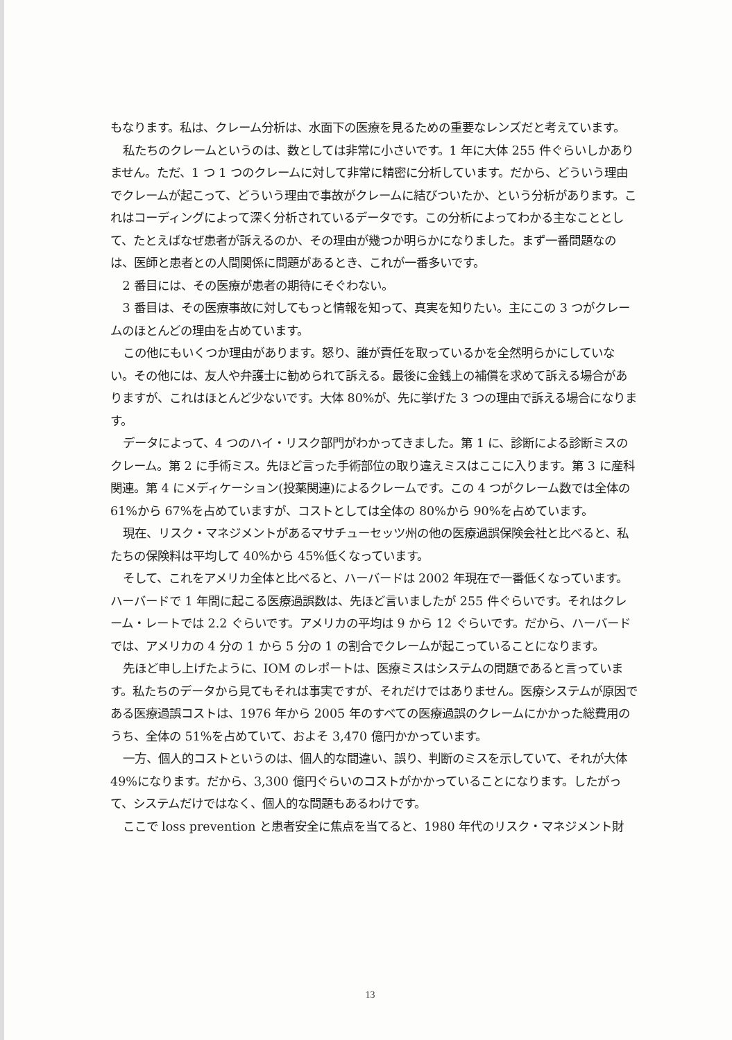もなります。私は、クレーム分析は、水面下の医療を見るための重要なレンズだと考えています。
私たちのクレームというのは、数としては非常に小さいです。1 年に大体 255 件ぐらいしかありません。ただ、1 つ 1 つのクレームに対して非常に精密に分析しています。だから、どういう理由でクレームが起こって、どういう理由で事故がクレームに結びついたか、という分析があります。これはコーディングによって深く分析されているデータです。この分析によってわかる主なこととして、たとえばなぜ患者が訴えるのか、その理由が幾つか明らかになりました。まず一番問題なのは、医師と患者との人間関係に問題があるとき、これが一番多いです。
2 番目には、その医療が患者の期待にそぐわない。
3 番目は、その医療事故に対してもっと情報を知って、真実を知りたい。主にこの 3 つがクレームのほとんどの理由を占めています。
この他にもいくつか理由があります。怒り、誰が責任を取っているかを全然明らかにしていない。その他には、友人や弁護士に勧められて訴える。最後に金銭上の補償を求めて訴える場合がありますが、これはほとんど少ないです。大体 80%が、先に挙げた 3 つの理由で訴える場合になります。
データによって、4 つのハイ・リスク部門がわかってきました。第 1 に、診断による診断ミスのクレーム。第 2 に手術ミス。先ほど言った手術部位の取り違えミスはここに入ります。第 3 に産科関連。第 4 にメディケーション(投薬関連)によるクレームです。この 4 つがクレーム数では全体の 61%から 67%を占めていますが、コストとしては全体の 80%から 90%を占めています。
現在、リスク・マネジメントがあるマサチューセッツ州の他の医療過誤保険会社と比べると、私たちの保険料は平均して 40%から 45%低くなっています。
そして、これをアメリカ全体と比べると、ハーバードは 2002 年現在で一番低くなっています。ハーバードで 1 年間に起こる医療過誤数は、先ほど言いましたが 255 件ぐらいです。それはクレーム・レートでは 2.2 ぐらいです。アメリカの平均は 9 から 12 ぐらいです。だから、ハーバードでは、アメリカの 4 分の 1 から 5 分の 1 の割合でクレームが起こっていることになります。
先ほど申し上げたように、IOM のレポートは、医療ミスはシステムの問題であると言っています。私たちのデータから見てもそれは事実ですが、それだけではありません。医療システムが原因である医療過誤コストは、1976 年から 2005 年のすべての医療過誤のクレームにかかった総費用のうち、全体の 51%を占めていて、およそ 3,470 億円かかっています。
一方、個人的コストというのは、個人的な間違い、誤り、判断のミスを示していて、それが大体 49%になります。だから、3,300 億円ぐらいのコストがかかっていることになります。したがって、システムだけではなく、個人的な問題もあるわけです。
ここで loss prevention と患者安全に焦点を当てると、1980 年代のリスク・マネジメント財
13